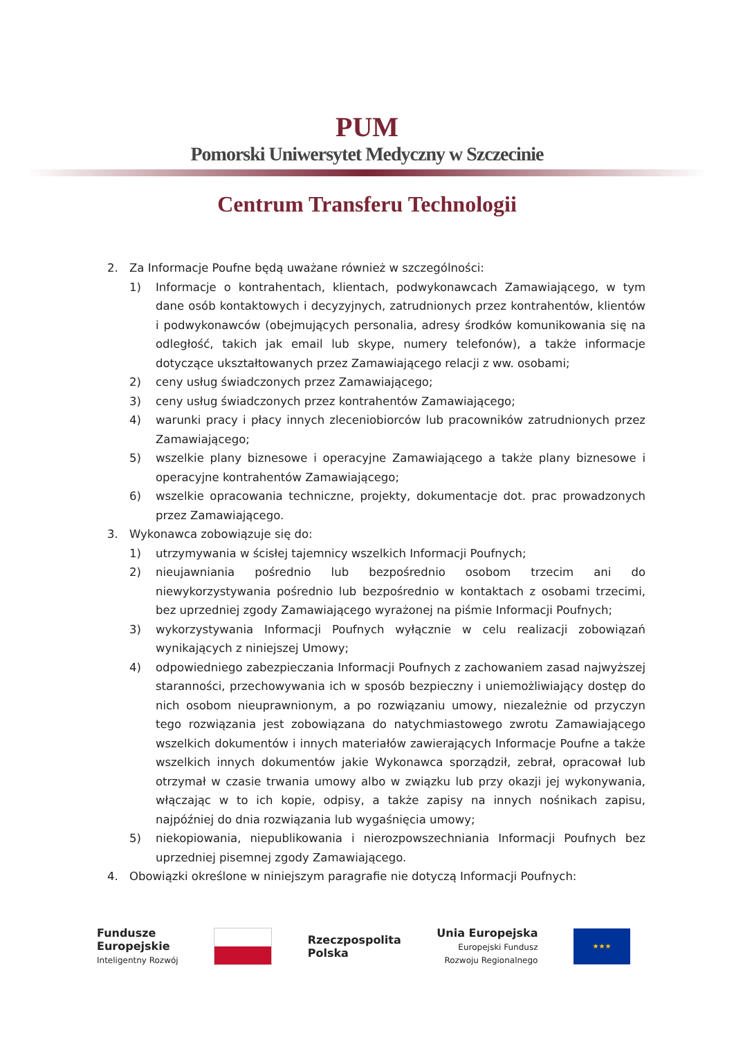PUM
Pomorski Uniwersytet Medyczny w Szczecinie
Centrum Transferu Technologii
2. Za Informacje Poufne będą uważane również w szczególności:
1) Informacje o kontrahentach, klientach, podwykonawcach Zamawiającego, w tym dane osób kontaktowych i decyzyjnych, zatrudnionych przez kontrahentów, klientów i podwykonawców (obejmujących personalia, adresy środków komunikowania się na odległość, takich jak email lub skype, numery telefonów), a także informacje dotyczące ukształtowanych przez Zamawiającego relacji z ww. osobami;
2) ceny usług świadczonych przez Zamawiającego;
3) ceny usług świadczonych przez kontrahentów Zamawiającego;
4) warunki pracy i płacy innych zleceniobiorców lub pracowników zatrudnionych przez Zamawiającego;
5) wszelkie plany biznesowe i operacyjne Zamawiającego a także plany biznesowe i operacyjne kontrahentów Zamawiającego;
6) wszelkie opracowania techniczne, projekty, dokumentacje dot. prac prowadzonych przez Zamawiającego.
3. Wykonawca zobowiązuje się do:
1) utrzymywania w ścisłej tajemnicy wszelkich Informacji Poufnych;
2) nieujawniania pośrednio lub bezpośrednio osobom trzecim ani do niewykorzystywania pośrednio lub bezpośrednio w kontaktach z osobami trzecimi, bez uprzedniej zgody Zamawiającego wyrażonej na piśmie Informacji Poufnych;
3) wykorzystywania Informacji Poufnych wyłącznie w celu realizacji zobowiązań wynikających z niniejszej Umowy;
4) odpowiedniego zabezpieczania Informacji Poufnych z zachowaniem zasad najwyższej staranności, przechowywania ich w sposób bezpieczny i uniemożliwiający dostęp do nich osobom nieuprawnionym, a po rozwiązaniu umowy, niezależnie od przyczyn tego rozwiązania jest zobowiązana do natychmiastowego zwrotu Zamawiającego wszelkich dokumentów i innych materiałów zawierających Informacje Poufne a także wszelkich innych dokumentów jakie Wykonawca sporządził, zebrał, opracował lub otrzymał w czasie trwania umowy albo w związku lub przy okazji jej wykonywania, włączając w to ich kopie, odpisy, a także zapisy na innych nośnikach zapisu, najpóźniej do dnia rozwiązania lub wygaśnięcia umowy;
5) niekopiowania, niepublikowania i nierozpowszechniania Informacji Poufnych bez uprzedniej pisemnej zgody Zamawiającego.
4. Obowiązki określone w niniejszym paragrafie nie dotyczą Informacji Poufnych:
Fundusze
Europejskie
Inteligentny Rozwój
Rzeczpospolita
Polska
Unia Europejska
Europejski Fundusz
Rozwoju Regionalnego
★★★